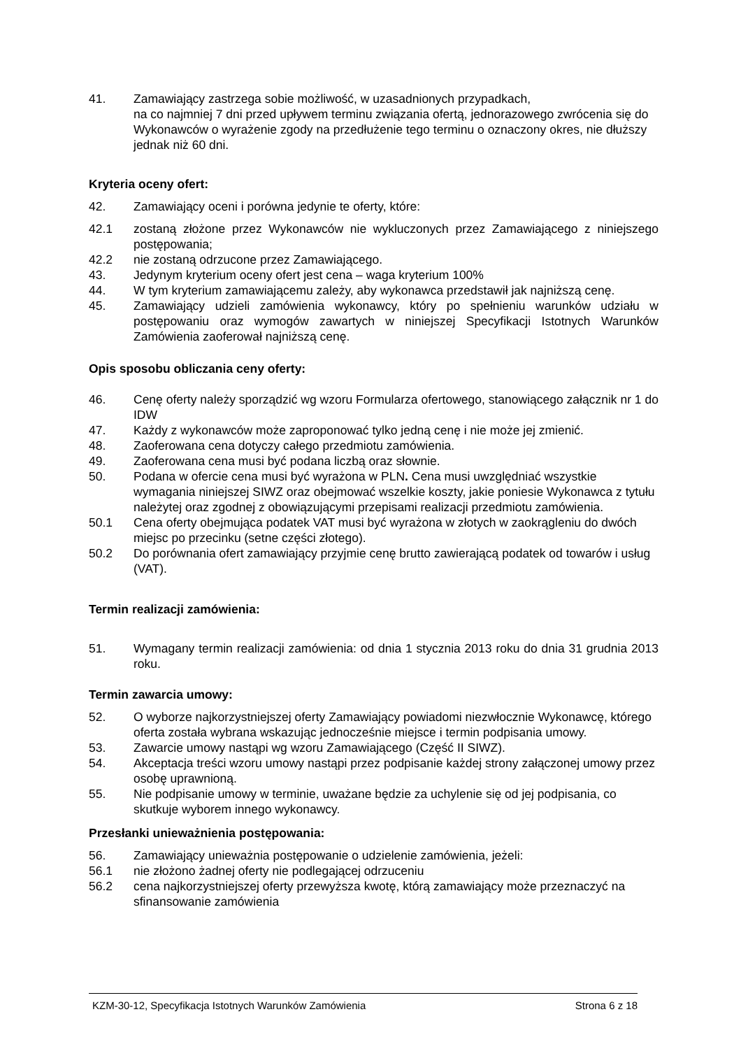41. Zamawiający zastrzega sobie możliwość, w uzasadnionych przypadkach,
na co najmniej 7 dni przed upływem terminu związania ofertą, jednorazowego zwrócenia się do Wykonawców o wyrażenie zgody na przedłużenie tego terminu o oznaczony okres, nie dłuższy jednak niż 60 dni.
Kryteria oceny ofert:
42. Zamawiający oceni i porówna jedynie te oferty, które:
42.1 zostaną złożone przez Wykonawców nie wykluczonych przez Zamawiającego z niniejszego postępowania;
42.2 nie zostaną odrzucone przez Zamawiającego.
43. Jedynym kryterium oceny ofert jest cena – waga kryterium 100%
44. W tym kryterium zamawiającemu zależy, aby wykonawca przedstawił jak najniższą cenę.
45. Zamawiający udzieli zamówienia wykonawcy, który po spełnieniu warunków udziału w postępowaniu oraz wymogów zawartych w niniejszej Specyfikacji Istotnych Warunków Zamówienia zaoferował najniższą cenę.
Opis sposobu obliczania ceny oferty:
46. Cenę oferty należy sporządzić wg wzoru Formularza ofertowego, stanowiącego załącznik nr 1 do IDW
47. Każdy z wykonawców może zaproponować tylko jedną cenę i nie może jej zmienić.
48. Zaoferowana cena dotyczy całego przedmiotu zamówienia.
49. Zaoferowana cena musi być podana liczbą oraz słownie.
50. Podana w ofercie cena musi być wyrażona w PLN. Cena musi uwzględniać wszystkie wymagania niniejszej SIWZ oraz obejmować wszelkie koszty, jakie poniesie Wykonawca z tytułu należytej oraz zgodnej z obowiązującymi przepisami realizacji przedmiotu zamówienia.
50.1 Cena oferty obejmująca podatek VAT musi być wyrażona w złotych w zaokrągleniu do dwóch miejsc po przecinku (setne części złotego).
50.2 Do porównania ofert zamawiający przyjmie cenę brutto zawierającą podatek od towarów i usług (VAT).
Termin realizacji zamówienia:
51. Wymagany termin realizacji zamówienia: od dnia 1 stycznia 2013 roku do dnia 31 grudnia 2013 roku.
Termin zawarcia umowy:
52. O wyborze najkorzystniejszej oferty Zamawiający powiadomi niezwłocznie Wykonawcę, którego oferta została wybrana wskazując jednocześnie miejsce i termin podpisania umowy.
53. Zawarcie umowy nastąpi wg wzoru Zamawiającego (Część II SIWZ).
54. Akceptacja treści wzoru umowy nastąpi przez podpisanie każdej strony załączonej umowy przez osobę uprawnioną.
55. Nie podpisanie umowy w terminie, uważane będzie za uchylenie się od jej podpisania, co skutkuje wyborem innego wykonawcy.
Przesłanki unieważnienia postępowania:
56. Zamawiający unieważnia postępowanie o udzielenie zamówienia, jeżeli:
56.1 nie złożono żadnej oferty nie podlegającej odrzuceniu
56.2 cena najkorzystniejszej oferty przewyższa kwotę, którą zamawiający może przeznaczyć na sfinansowanie zamówienia
KZM-30-12, Specyfikacja Istotnych Warunków Zamówienia Strona 6 z 18